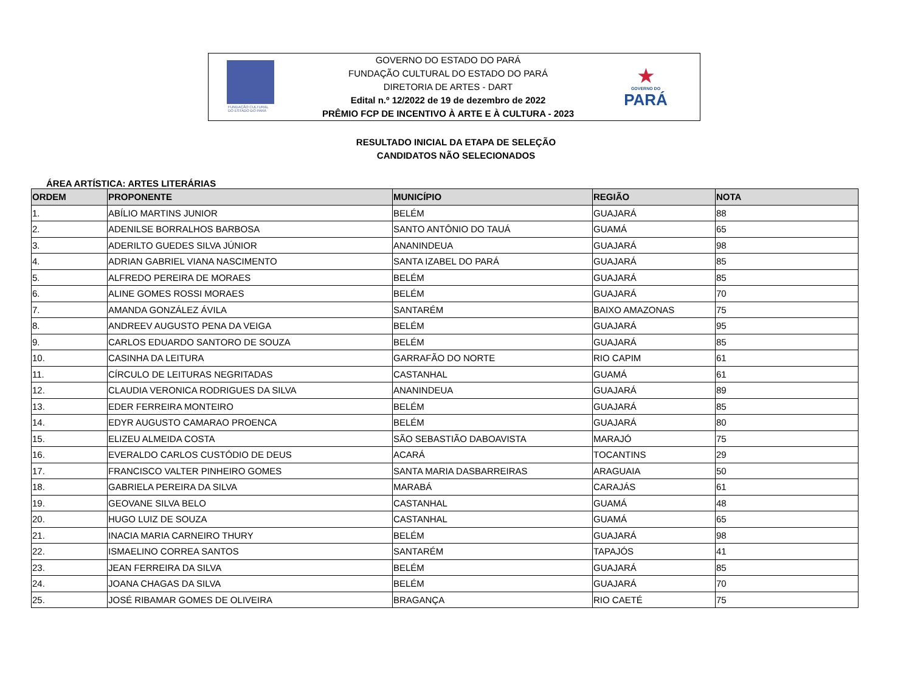FUNDAÇÃO CULTURAL DO ESTADO DO PARÁ
GOVERNO DO ESTADO DO PARÁ
FUNDAÇÃO CULTURAL DO ESTADO DO PARÁ
DIRETORIA DE ARTES - DART
Edital n.º 12/2022 de 19 de dezembro de 2022
PRÊMIO FCP DE INCENTIVO À ARTE E À CULTURA - 2023
★
GOVERNO DO
PARÁ
RESULTADO INICIAL DA ETAPA DE SELEÇÃO
CANDIDATOS NÃO SELECIONADOS
ÁREA ARTÍSTICA: ARTES LITERÁRIAS
| ORDEM | PROPONENTE | MUNICÍPIO | REGIÃO | NOTA |
| --- | --- | --- | --- | --- |
| 1. | ABÍLIO MARTINS JUNIOR | BELÉM | GUAJARÁ | 88 |
| 2. | ADENILSE BORRALHOS BARBOSA | SANTO ANTÔNIO DO TAUÁ | GUAMÁ | 65 |
| 3. | ADERILTO GUEDES SILVA JÚNIOR | ANANINDEUA | GUAJARÁ | 98 |
| 4. | ADRIAN GABRIEL VIANA NASCIMENTO | SANTA IZABEL DO PARÁ | GUAJARÁ | 85 |
| 5. | ALFREDO PEREIRA DE MORAES | BELÉM | GUAJARÁ | 85 |
| 6. | ALINE GOMES ROSSI MORAES | BELÉM | GUAJARÁ | 70 |
| 7. | AMANDA GONZÁLEZ ÁVILA | SANTARÉM | BAIXO AMAZONAS | 75 |
| 8. | ANDREEV AUGUSTO PENA DA VEIGA | BELÉM | GUAJARÁ | 95 |
| 9. | CARLOS EDUARDO SANTORO DE SOUZA | BELÉM | GUAJARÁ | 85 |
| 10. | CASINHA DA LEITURA | GARRAFÃO DO NORTE | RIO CAPIM | 61 |
| 11. | CÍRCULO DE LEITURAS NEGRITADAS | CASTANHAL | GUAMÁ | 61 |
| 12. | CLAUDIA VERONICA RODRIGUES DA SILVA | ANANINDEUA | GUAJARÁ | 89 |
| 13. | EDER FERREIRA MONTEIRO | BELÉM | GUAJARÁ | 85 |
| 14. | EDYR AUGUSTO CAMARAO PROENCA | BELÉM | GUAJARÁ | 80 |
| 15. | ELIZEU ALMEIDA COSTA | SÃO SEBASTIÃO DABOAVISTA | MARAJÓ | 75 |
| 16. | EVERALDO CARLOS CUSTÓDIO DE DEUS | ACARÁ | TOCANTINS | 29 |
| 17. | FRANCISCO VALTER PINHEIRO GOMES | SANTA MARIA DASBARREIRAS | ARAGUAIA | 50 |
| 18. | GABRIELA PEREIRA DA SILVA | MARABÁ | CARAJÁS | 61 |
| 19. | GEOVANE SILVA BELO | CASTANHAL | GUAMÁ | 48 |
| 20. | HUGO LUIZ DE SOUZA | CASTANHAL | GUAMÁ | 65 |
| 21. | INACIA MARIA CARNEIRO THURY | BELÉM | GUAJARÁ | 98 |
| 22. | ISMAELINO CORREA SANTOS | SANTARÉM | TAPAJÓS | 41 |
| 23. | JEAN FERREIRA DA SILVA | BELÉM | GUAJARÁ | 85 |
| 24. | JOANA CHAGAS DA SILVA | BELÉM | GUAJARÁ | 70 |
| 25. | JOSÉ RIBAMAR GOMES DE OLIVEIRA | BRAGANÇA | RIO CAETÉ | 75 |